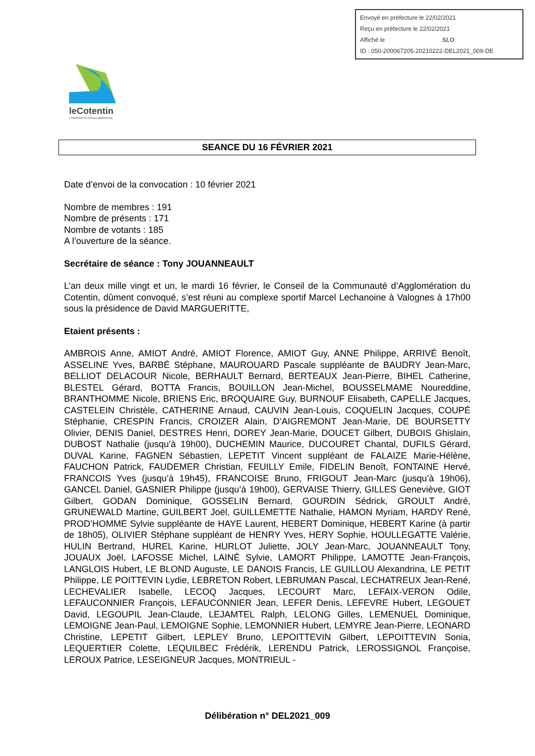Envoyé en préfecture le 22/02/2021
Reçu en préfecture le 22/02/2021
Affiché le SLO
ID : 050-200067205-20210222-DEL2021_009-DE
leCotentin
COMMUNAUTÉ D'AGGLOMÉRATION
SEANCE DU 16 FÉVRIER 2021
Date d’envoi de la convocation : 10 février 2021
Nombre de membres : 191
Nombre de présents : 171
Nombre de votants : 185
A l’ouverture de la séance.
Secrétaire de séance : Tony JOUANNEAULT
L’an deux mille vingt et un, le mardi 16 février, le Conseil de la Communauté d’Agglomération du Cotentin, dûment convoqué, s’est réuni au complexe sportif Marcel Lechanoine à Valognes à 17h00 sous la présidence de David MARGUERITTE,
Etaient présents :
AMBROIS Anne, AMIOT André, AMIOT Florence, AMIOT Guy, ANNE Philippe, ARRIVÉ Benoît, ASSELINE Yves, BARBÉ Stéphane, MAUROUARD Pascale suppléante de BAUDRY Jean-Marc, BELLIOT DELACOUR Nicole, BERHAULT Bernard, BERTEAUX Jean-Pierre, BIHEL Catherine, BLESTEL Gérard, BOTTA Francis, BOUILLON Jean-Michel, BOUSSELMAME Noureddine, BRANTHOMME Nicole, BRIENS Eric, BROQUAIRE Guy, BURNOUF Elisabeth, CAPELLE Jacques, CASTELEIN Christèle, CATHERINE Arnaud, CAUVIN Jean-Louis, COQUELIN Jacques, COUPÉ Stéphanie, CRESPIN Francis, CROIZER Alain, D’AIGREMONT Jean-Marie, DE BOURSETTY Olivier, DENIS Daniel, DESTRES Henri, DOREY Jean-Marie, DOUCET Gilbert, DUBOIS Ghislain, DUBOST Nathalie (jusqu’à 19h00), DUCHEMIN Maurice, DUCOURET Chantal, DUFILS Gérard, DUVAL Karine, FAGNEN Sébastien, LEPETIT Vincent suppléant de FALAIZE Marie-Hélène, FAUCHON Patrick, FAUDEMER Christian, FEUILLY Emile, FIDELIN Benoît, FONTAINE Hervé, FRANCOIS Yves (jusqu’à 19h45), FRANCOISE Bruno, FRIGOUT Jean-Marc (jusqu’à 19h06), GANCEL Daniel, GASNIER Philippe (jusqu’à 19h00), GERVAISE Thierry, GILLES Geneviève, GIOT Gilbert, GODAN Dominique, GOSSELIN Bernard, GOURDIN Sédrick, GROULT André, GRUNEWALD Martine, GUILBERT Joël, GUILLEMETTE Nathalie, HAMON Myriam, HARDY René, PROD’HOMME Sylvie suppléante de HAYE Laurent, HEBERT Dominique, HEBERT Karine (à partir de 18h05), OLIVIER Stéphane suppléant de HENRY Yves, HERY Sophie, HOULLEGATTE Valérie, HULIN Bertrand, HUREL Karine, HURLOT Juliette, JOLY Jean-Marc, JOUANNEAULT Tony, JOUAUX Joël, LAFOSSE Michel, LAINÉ Sylvie, LAMORT Philippe, LAMOTTE Jean-François, LANGLOIS Hubert, LE BLOND Auguste, LE DANOIS Francis, LE GUILLOU Alexandrina, LE PETIT Philippe, LE POITTEVIN Lydie, LEBRETON Robert, LEBRUMAN Pascal, LECHATREUX Jean-René, LECHEVALIER Isabelle, LECOQ Jacques, LECOURT Marc, LEFAIX-VERON Odile, LEFAUCONNIER François, LEFAUCONNIER Jean, LEFER Denis, LEFEVRE Hubert, LEGOUET David, LEGOUPIL Jean-Claude, LEJAMTEL Ralph, LELONG Gilles, LEMENUEL Dominique, LEMOIGNE Jean-Paul, LEMOIGNE Sophie, LEMONNIER Hubert, LEMYRE Jean-Pierre, LEONARD Christine, LEPETIT Gilbert, LEPLEY Bruno, LEPOITTEVIN Gilbert, LEPOITTEVIN Sonia, LEQUERTIER Colette, LEQUILBEC Frédérik, LERENDU Patrick, LEROSSIGNOL Françoise, LEROUX Patrice, LESEIGNEUR Jacques, MONTRIEUL -
Délibération n° DEL2021_009